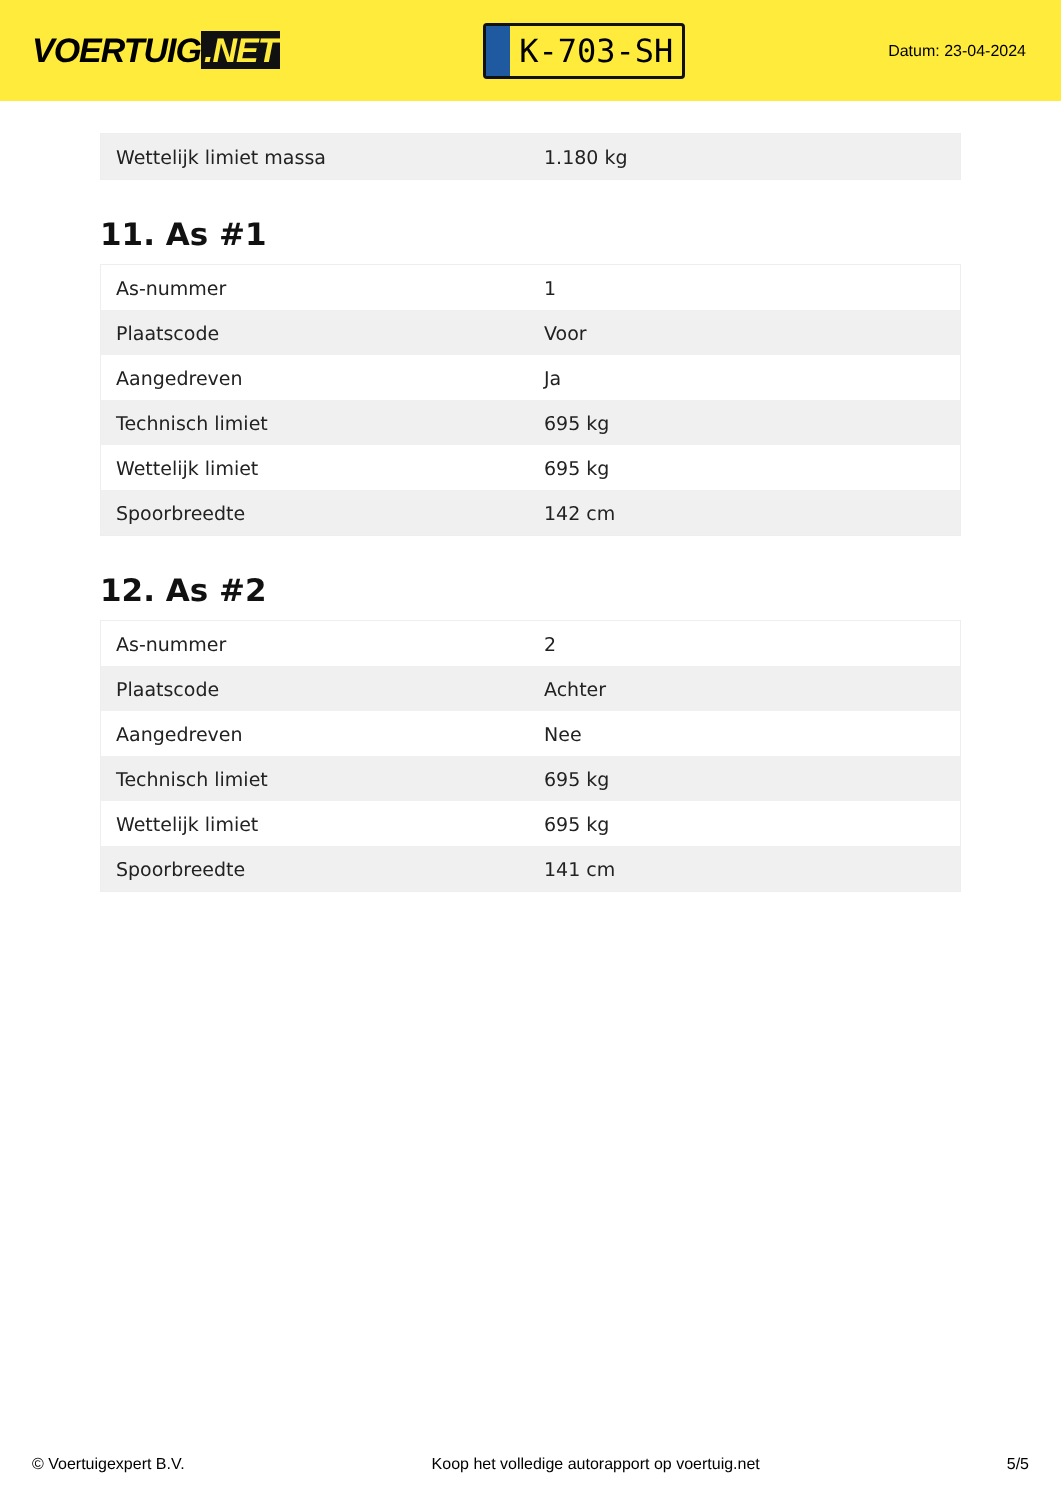VOERTUIG.NET
K-703-SH
Datum: 23-04-2024
| Wettelijk limiet massa | 1.180 kg |
11. As #1
| As-nummer | 1 |
| Plaatscode | Voor |
| Aangedreven | Ja |
| Technisch limiet | 695 kg |
| Wettelijk limiet | 695 kg |
| Spoorbreedte | 142 cm |
12. As #2
| As-nummer | 2 |
| Plaatscode | Achter |
| Aangedreven | Nee |
| Technisch limiet | 695 kg |
| Wettelijk limiet | 695 kg |
| Spoorbreedte | 141 cm |
© Voertuigexpert B.V. Koop het volledige autorapport op voertuig.net 5/5